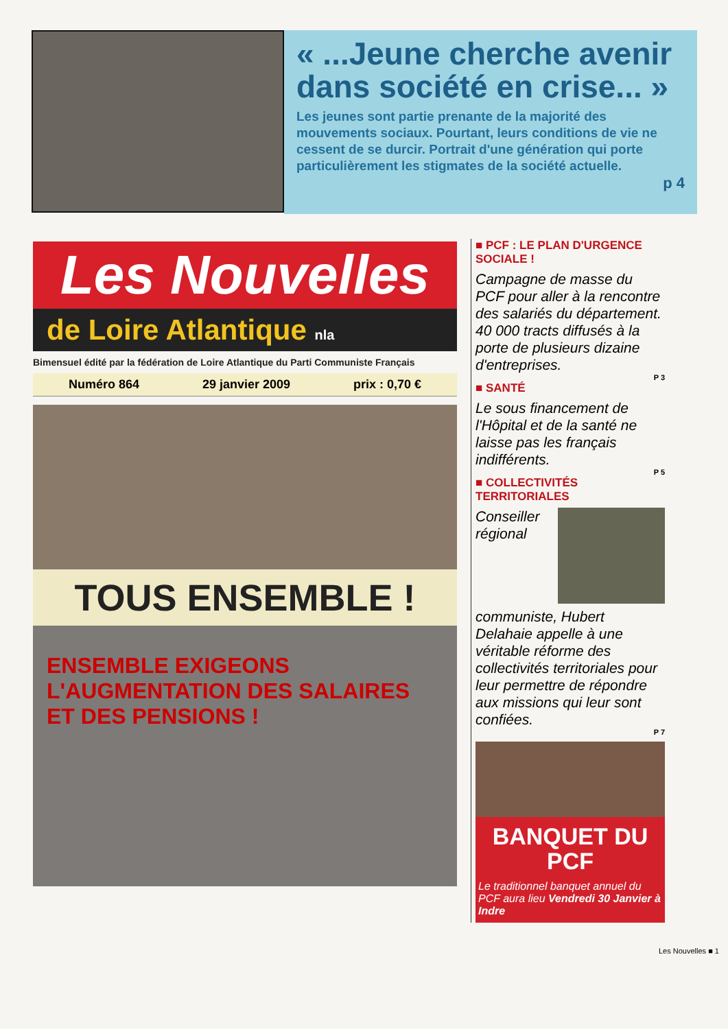« ...Jeune cherche avenir dans société en crise... »
Les jeunes sont partie prenante de la majorité des mouvements sociaux. Pourtant, leurs conditions de vie ne cessent de se durcir. Portrait d'une génération qui porte particulièrement les stigmates de la société actuelle.
p 4
Les Nouvelles
de Loire Atlantique nla
Bimensuel édité par la fédération de Loire Atlantique du Parti Communiste Français
Numéro 864 29 janvier 2009 prix : 0,70 €
TOUS ENSEMBLE !
ENSEMBLE EXIGEONS L'AUGMENTATION DES SALAIRES ET DES PENSIONS !
■ PCF : LE PLAN D'URGENCE SOCIALE !
Campagne de masse du PCF pour aller à la rencontre des salariés du département. 40 000 tracts diffusés à la porte de plusieurs dizaine d'entreprises.
P 3
■ SANTÉ
Le sous financement de l'Hôpital et de la santé ne laisse pas les français indifférents.
P 5
■ COLLECTIVITÉS TERRITORIALES
Conseiller régional communiste, Hubert Delahaie appelle à une véritable réforme des collectivités territoriales pour leur permettre de répondre aux missions qui leur sont confiées.
P 7
BANQUET DU PCF
Le traditionnel banquet annuel du PCF aura lieu Vendredi 30 Janvier à Indre
Les Nouvelles ■ 1